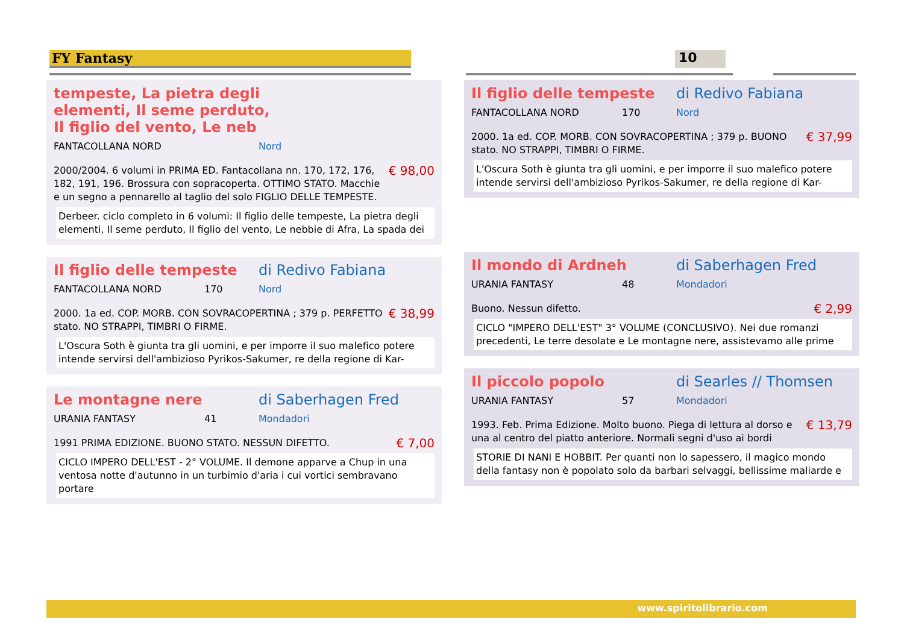FY Fantasy 10
tempeste, La pietra degli elementi, Il seme perduto, Il figlio del vento, Le neb
FANTACOLLANA NORD Nord
2000/2004. 6 volumi in PRIMA ED. Fantacollana nn. 170, 172, 176, 182, 191, 196. Brossura con sopracoperta. OTTIMO STATO. Macchie e un segno a pennarello al taglio del solo FIGLIO DELLE TEMPESTE. € 98,00
Derbeer. ciclo completo in 6 volumi: Il figlio delle tempeste, La pietra degli elementi, Il seme perduto, Il figlio del vento, Le nebbie di Afra, La spada dei
Il figlio delle tempeste di Redivo Fabiana
FANTACOLLANA NORD 170 Nord
2000. 1a ed. COP. MORB. CON SOVRACOPERTINA ; 379 p. PERFETTO stato. NO STRAPPI, TIMBRI O FIRME. € 38,99
L'Oscura Soth è giunta tra gli uomini, e per imporre il suo malefico potere intende servirsi dell'ambizioso Pyrikos-Sakumer, re della regione di Kar-
Le montagne nere di Saberhagen Fred
URANIA FANTASY 41 Mondadori
1991 PRIMA EDIZIONE. BUONO STATO. NESSUN DIFETTO. € 7,00
CICLO IMPERO DELL'EST - 2° VOLUME. Il demone apparve a Chup in una ventosa notte d'autunno in un turbimio d'aria i cui vortici sembravano portare
Il figlio delle tempeste di Redivo Fabiana
FANTACOLLANA NORD 170 Nord
2000. 1a ed. COP. MORB. CON SOVRACOPERTINA ; 379 p. BUONO stato. NO STRAPPI, TIMBRI O FIRME. € 37,99
L'Oscura Soth è giunta tra gli uomini, e per imporre il suo malefico potere intende servirsi dell'ambizioso Pyrikos-Sakumer, re della regione di Kar-
Il mondo di Ardneh di Saberhagen Fred
URANIA FANTASY 48 Mondadori
Buono. Nessun difetto. € 2,99
CICLO "IMPERO DELL'EST" 3° VOLUME (CONCLUSIVO). Nei due romanzi precedenti, Le terre desolate e Le montagne nere, assistevamo alle prime
Il piccolo popolo di Searles // Thomsen
URANIA FANTASY 57 Mondadori
1993. Feb. Prima Edizione. Molto buono. Piega di lettura al dorso e una al centro del piatto anteriore. Normali segni d'uso ai bordi € 13,79
STORIE DI NANI E HOBBIT. Per quanti non lo sapessero, il magico mondo della fantasy non è popolato solo da barbari selvaggi, bellissime maliarde e
www.spiritolibrario.com